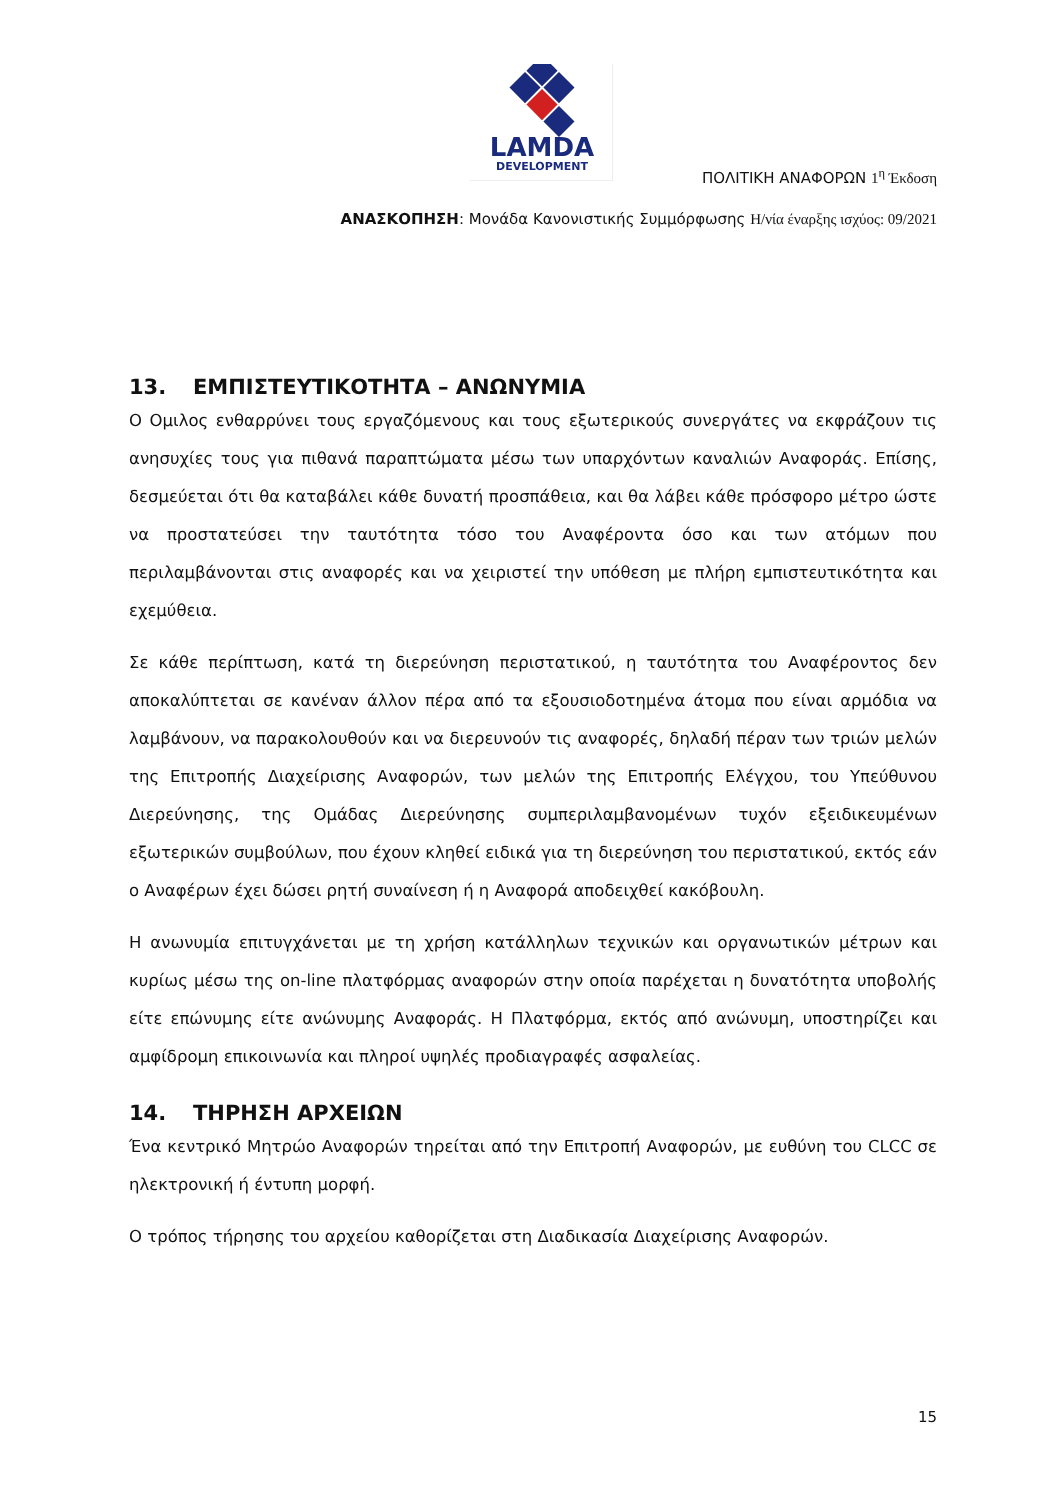LAMDA
DEVELOPMENT
ΠΟΛΙΤΙΚΗ ΑΝΑΦΟΡΩΝ 1<sup>η</sup> Έκδοση
ΑΝΑΣΚΟΠΗΣΗ: Μονάδα Κανονιστικής Συμμόρφωσης Η/νία έναρξης ισχύος: 09/2021
13. ΕΜΠΙΣΤΕΥΤΙΚΟΤΗΤΑ – ΑΝΩΝΥΜΙΑ
Ο Ομιλος ενθαρρύνει τους εργαζόμενους και τους εξωτερικούς συνεργάτες να εκφράζουν τις ανησυχίες τους για πιθανά παραπτώματα μέσω των υπαρχόντων καναλιών Αναφοράς. Επίσης, δεσμεύεται ότι θα καταβάλει κάθε δυνατή προσπάθεια, και θα λάβει κάθε πρόσφορο μέτρο ώστε να προστατεύσει την ταυτότητα τόσο του Αναφέροντα όσο και των ατόμων που περιλαμβάνονται στις αναφορές και να χειριστεί την υπόθεση με πλήρη εμπιστευτικότητα και εχεμύθεια.
Σε κάθε περίπτωση, κατά τη διερεύνηση περιστατικού, η ταυτότητα του Αναφέροντος δεν αποκαλύπτεται σε κανέναν άλλον πέρα από τα εξουσιοδοτημένα άτομα που είναι αρμόδια να λαμβάνουν, να παρακολουθούν και να διερευνούν τις αναφορές, δηλαδή πέραν των τριών μελών της Επιτροπής Διαχείρισης Αναφορών, των μελών της Επιτροπής Ελέγχου, του Υπεύθυνου Διερεύνησης, της Ομάδας Διερεύνησης συμπεριλαμβανομένων τυχόν εξειδικευμένων εξωτερικών συμβούλων, που έχουν κληθεί ειδικά για τη διερεύνηση του περιστατικού, εκτός εάν ο Αναφέρων έχει δώσει ρητή συναίνεση ή η Αναφορά αποδειχθεί κακόβουλη.
Η ανωνυμία επιτυγχάνεται με τη χρήση κατάλληλων τεχνικών και οργανωτικών μέτρων και κυρίως μέσω της on-line πλατφόρμας αναφορών στην οποία παρέχεται η δυνατότητα υποβολής είτε επώνυμης είτε ανώνυμης Αναφοράς. Η Πλατφόρμα, εκτός από ανώνυμη, υποστηρίζει και αμφίδρομη επικοινωνία και πληροί υψηλές προδιαγραφές ασφαλείας.
14. ΤΗΡΗΣΗ ΑΡΧΕΙΩΝ
Ένα κεντρικό Μητρώο Αναφορών τηρείται από την Επιτροπή Αναφορών, με ευθύνη του CLCC σε ηλεκτρονική ή έντυπη μορφή.
Ο τρόπος τήρησης του αρχείου καθορίζεται στη Διαδικασία Διαχείρισης Αναφορών.
15